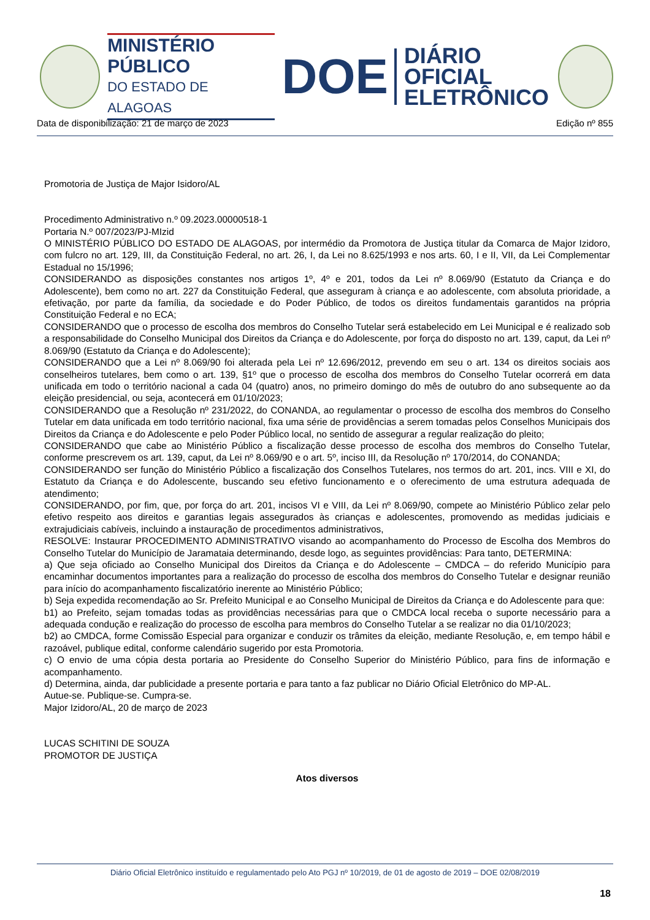MINISTÉRIO PÚBLICO
DO ESTADO DE ALAGOAS
DOE
DIÁRIO OFICIAL
ELETRÔNICO
Data de disponibilização: 21 de março de 2023 Edição nº 855
Promotoria de Justiça de Major Isidoro/AL
Procedimento Administrativo n.º 09.2023.00000518-1
Portaria N.º 007/2023/PJ-MIzid
O MINISTÉRIO PÚBLICO DO ESTADO DE ALAGOAS, por intermédio da Promotora de Justiça titular da Comarca de Major Izidoro, com fulcro no art. 129, III, da Constituição Federal, no art. 26, I, da Lei no 8.625/1993 e nos arts. 60, I e II, VII, da Lei Complementar Estadual no 15/1996;
CONSIDERANDO as disposições constantes nos artigos 1º, 4º e 201, todos da Lei nº 8.069/90 (Estatuto da Criança e do Adolescente), bem como no art. 227 da Constituição Federal, que asseguram à criança e ao adolescente, com absoluta prioridade, a efetivação, por parte da família, da sociedade e do Poder Público, de todos os direitos fundamentais garantidos na própria Constituição Federal e no ECA;
CONSIDERANDO que o processo de escolha dos membros do Conselho Tutelar será estabelecido em Lei Municipal e é realizado sob a responsabilidade do Conselho Municipal dos Direitos da Criança e do Adolescente, por força do disposto no art. 139, caput, da Lei nº 8.069/90 (Estatuto da Criança e do Adolescente);
CONSIDERANDO que a Lei nº 8.069/90 foi alterada pela Lei nº 12.696/2012, prevendo em seu o art. 134 os direitos sociais aos conselheiros tutelares, bem como o art. 139, §1º que o processo de escolha dos membros do Conselho Tutelar ocorrerá em data unificada em todo o território nacional a cada 04 (quatro) anos, no primeiro domingo do mês de outubro do ano subsequente ao da eleição presidencial, ou seja, acontecerá em 01/10/2023;
CONSIDERANDO que a Resolução nº 231/2022, do CONANDA, ao regulamentar o processo de escolha dos membros do Conselho Tutelar em data unificada em todo território nacional, fixa uma série de providências a serem tomadas pelos Conselhos Municipais dos Direitos da Criança e do Adolescente e pelo Poder Público local, no sentido de assegurar a regular realização do pleito;
CONSIDERANDO que cabe ao Ministério Público a fiscalização desse processo de escolha dos membros do Conselho Tutelar, conforme prescrevem os art. 139, caput, da Lei nº 8.069/90 e o art. 5º, inciso III, da Resolução nº 170/2014, do CONANDA;
CONSIDERANDO ser função do Ministério Público a fiscalização dos Conselhos Tutelares, nos termos do art. 201, incs. VIII e XI, do Estatuto da Criança e do Adolescente, buscando seu efetivo funcionamento e o oferecimento de uma estrutura adequada de atendimento;
CONSIDERANDO, por fim, que, por força do art. 201, incisos VI e VIII, da Lei nº 8.069/90, compete ao Ministério Público zelar pelo efetivo respeito aos direitos e garantias legais assegurados às crianças e adolescentes, promovendo as medidas judiciais e extrajudiciais cabíveis, incluindo a instauração de procedimentos administrativos,
RESOLVE: Instaurar PROCEDIMENTO ADMINISTRATIVO visando ao acompanhamento do Processo de Escolha dos Membros do Conselho Tutelar do Município de Jaramataia determinando, desde logo, as seguintes providências: Para tanto, DETERMINA:
a) Que seja oficiado ao Conselho Municipal dos Direitos da Criança e do Adolescente – CMDCA – do referido Município para encaminhar documentos importantes para a realização do processo de escolha dos membros do Conselho Tutelar e designar reunião para início do acompanhamento fiscalizatório inerente ao Ministério Público;
b) Seja expedida recomendação ao Sr. Prefeito Municipal e ao Conselho Municipal de Direitos da Criança e do Adolescente para que:
b1) ao Prefeito, sejam tomadas todas as providências necessárias para que o CMDCA local receba o suporte necessário para a adequada condução e realização do processo de escolha para membros do Conselho Tutelar a se realizar no dia 01/10/2023;
b2) ao CMDCA, forme Comissão Especial para organizar e conduzir os trâmites da eleição, mediante Resolução, e, em tempo hábil e razoável, publique edital, conforme calendário sugerido por esta Promotoria.
c) O envio de uma cópia desta portaria ao Presidente do Conselho Superior do Ministério Público, para fins de informação e acompanhamento.
d) Determina, ainda, dar publicidade a presente portaria e para tanto a faz publicar no Diário Oficial Eletrônico do MP-AL.
Autue-se. Publique-se. Cumpra-se.
Major Izidoro/AL, 20 de março de 2023
LUCAS SCHITINI DE SOUZA
PROMOTOR DE JUSTIÇA
Atos diversos
Diário Oficial Eletrônico instituído e regulamentado pelo Ato PGJ nº 10/2019, de 01 de agosto de 2019 – DOE 02/08/2019
18